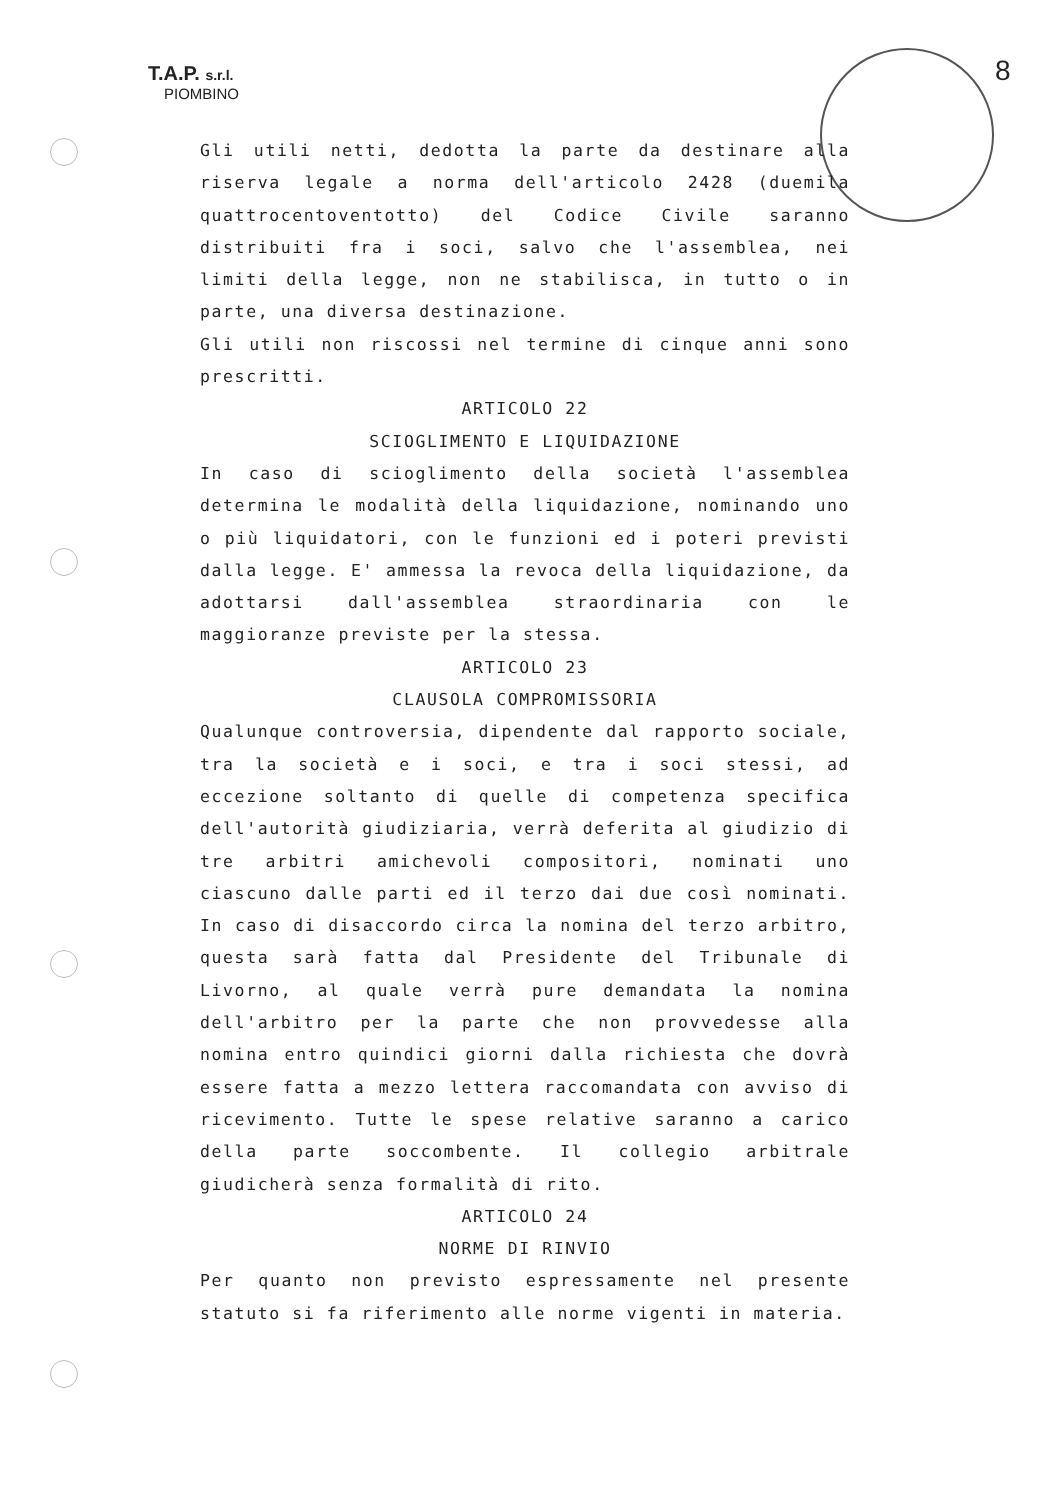T.A.P. s.r.l.
PIOMBINO
8
Gli utili netti, dedotta la parte da destinare alla riserva legale a norma dell'articolo 2428 (duemila quattrocentoventotto) del Codice Civile saranno distribuiti fra i soci, salvo che l'assemblea, nei limiti della legge, non ne stabilisca, in tutto o in parte, una diversa destinazione.
Gli utili non riscossi nel termine di cinque anni sono prescritti.
ARTICOLO 22
SCIOGLIMENTO E LIQUIDAZIONE
In caso di scioglimento della società l'assemblea determina le modalità della liquidazione, nominando uno o più liquidatori, con le funzioni ed i poteri previsti dalla legge. E' ammessa la revoca della liquidazione, da adottarsi dall'assemblea straordinaria con le maggioranze previste per la stessa.
ARTICOLO 23
CLAUSOLA COMPROMISSORIA
Qualunque controversia, dipendente dal rapporto sociale, tra la società e i soci, e tra i soci stessi, ad eccezione soltanto di quelle di competenza specifica dell'autorità giudiziaria, verrà deferita al giudizio di tre arbitri amichevoli compositori, nominati uno ciascuno dalle parti ed il terzo dai due così nominati. In caso di disaccordo circa la nomina del terzo arbitro, questa sarà fatta dal Presidente del Tribunale di Livorno, al quale verrà pure demandata la nomina dell'arbitro per la parte che non provvedesse alla nomina entro quindici giorni dalla richiesta che dovrà essere fatta a mezzo lettera raccomandata con avviso di ricevimento. Tutte le spese relative saranno a carico della parte soccombente. Il collegio arbitrale giudicherà senza formalità di rito.
ARTICOLO 24
NORME DI RINVIO
Per quanto non previsto espressamente nel presente statuto si fa riferimento alle norme vigenti in materia.